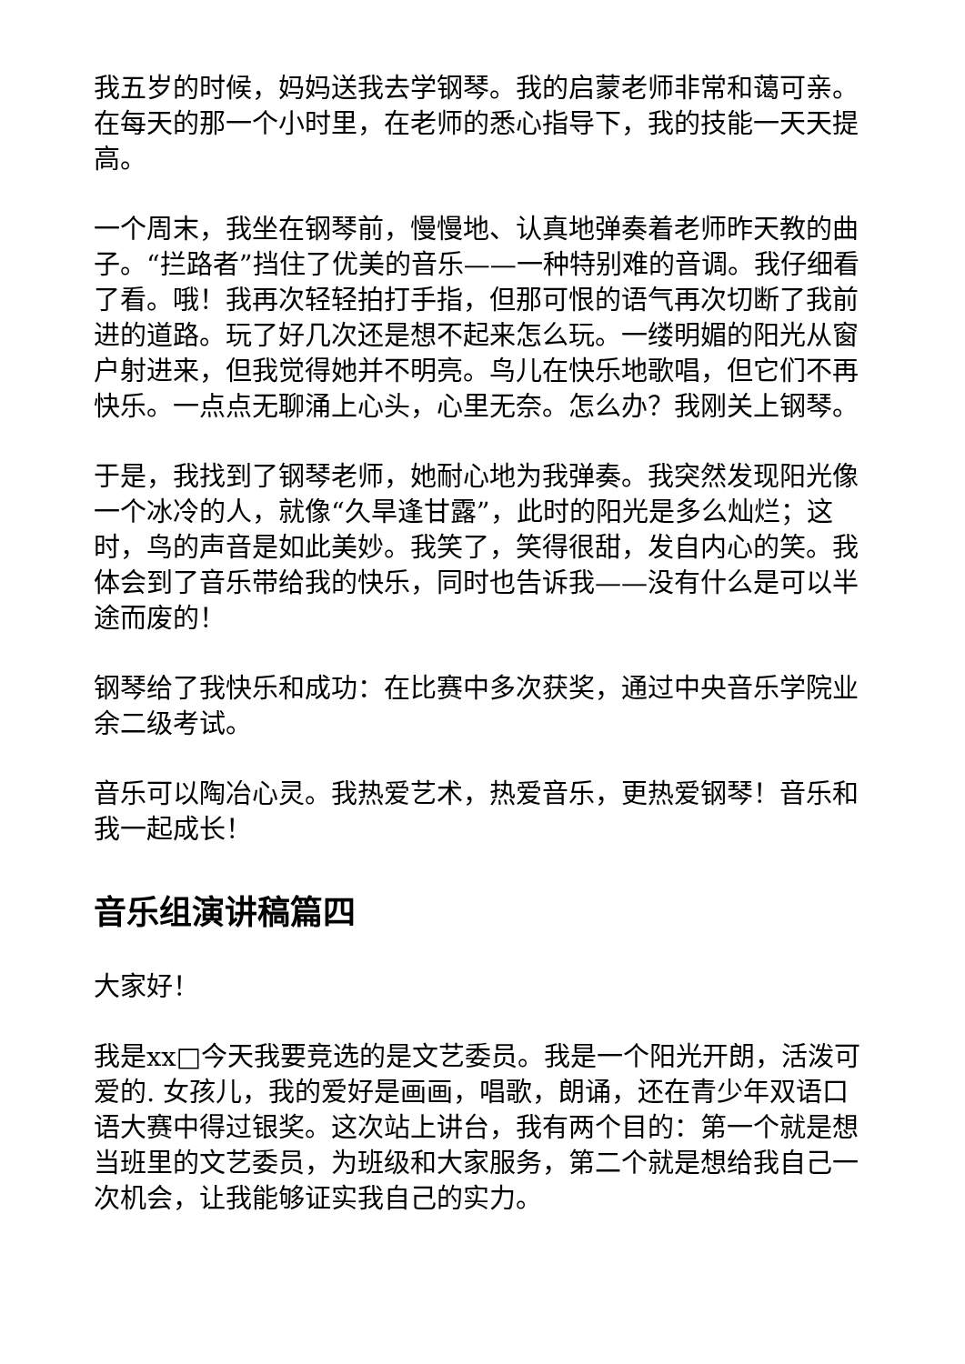我五岁的时候，妈妈送我去学钢琴。我的启蒙老师非常和蔼可亲。在每天的那一个小时里，在老师的悉心指导下，我的技能一天天提高。
一个周末，我坐在钢琴前，慢慢地、认真地弹奏着老师昨天教的曲子。“拦路者”挡住了优美的音乐——一种特别难的音调。我仔细看了看。哦！我再次轻轻拍打手指，但那可恨的语气再次切断了我前进的道路。玩了好几次还是想不起来怎么玩。一缕明媚的阳光从窗户射进来，但我觉得她并不明亮。鸟儿在快乐地歌唱，但它们不再快乐。一点点无聊涌上心头，心里无奈。怎么办？我刚关上钢琴。
于是，我找到了钢琴老师，她耐心地为我弹奏。我突然发现阳光像一个冰冷的人，就像“久旱逢甘露”，此时的阳光是多么灿烂；这时，鸟的声音是如此美妙。我笑了，笑得很甜，发自内心的笑。我体会到了音乐带给我的快乐，同时也告诉我——没有什么是可以半途而废的！
钢琴给了我快乐和成功：在比赛中多次获奖，通过中央音乐学院业余二级考试。
音乐可以陶冶心灵。我热爱艺术，热爱音乐，更热爱钢琴！音乐和我一起成长！
音乐组演讲稿篇四
大家好！
我是xx□今天我要竞选的是文艺委员。我是一个阳光开朗，活泼可爱的. 女孩儿，我的爱好是画画，唱歌，朗诵，还在青少年双语口语大赛中得过银奖。这次站上讲台，我有两个目的：第一个就是想当班里的文艺委员，为班级和大家服务，第二个就是想给我自己一次机会，让我能够证实我自己的实力。